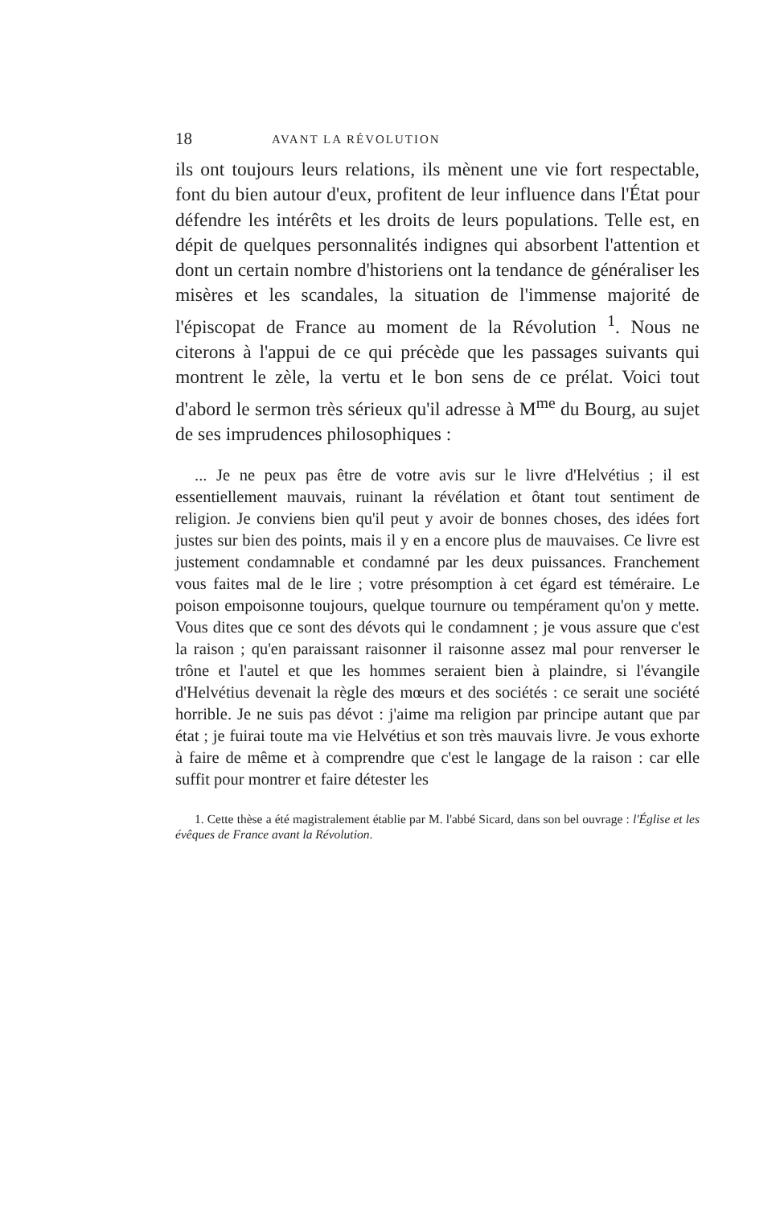18 AVANT LA RÉVOLUTION
ils ont toujours leurs relations, ils mènent une vie fort respectable, font du bien autour d'eux, profitent de leur influence dans l'État pour défendre les intérêts et les droits de leurs populations. Telle est, en dépit de quelques personnalités indignes qui absorbent l'attention et dont un certain nombre d'historiens ont la tendance de généraliser les misères et les scandales, la situation de l'immense majorité de l'épiscopat de France au moment de la Révolution <sup>1</sup>. Nous ne citerons à l'appui de ce qui précède que les passages suivants qui montrent le zèle, la vertu et le bon sens de ce prélat. Voici tout d'abord le sermon très sérieux qu'il adresse à M<sup>me</sup> du Bourg, au sujet de ses imprudences philosophiques :
... Je ne peux pas être de votre avis sur le livre d'Helvétius ; il est essentiellement mauvais, ruinant la révélation et ôtant tout sentiment de religion. Je conviens bien qu'il peut y avoir de bonnes choses, des idées fort justes sur bien des points, mais il y en a encore plus de mauvaises. Ce livre est justement condamnable et condamné par les deux puissances. Franchement vous faites mal de le lire ; votre présomption à cet égard est téméraire. Le poison empoisonne toujours, quelque tournure ou tempérament qu'on y mette. Vous dites que ce sont des dévots qui le condamnent ; je vous assure que c'est la raison ; qu'en paraissant raisonner il raisonne assez mal pour renverser le trône et l'autel et que les hommes seraient bien à plaindre, si l'évangile d'Helvétius devenait la règle des mœurs et des sociétés : ce serait une société horrible. Je ne suis pas dévot : j'aime ma religion par principe autant que par état ; je fuirai toute ma vie Helvétius et son très mauvais livre. Je vous exhorte à faire de même et à comprendre que c'est le langage de la raison : car elle suffit pour montrer et faire détester les
1. Cette thèse a été magistralement établie par M. l'abbé Sicard, dans son bel ouvrage : l'Église et les évêques de France avant la Révolution.